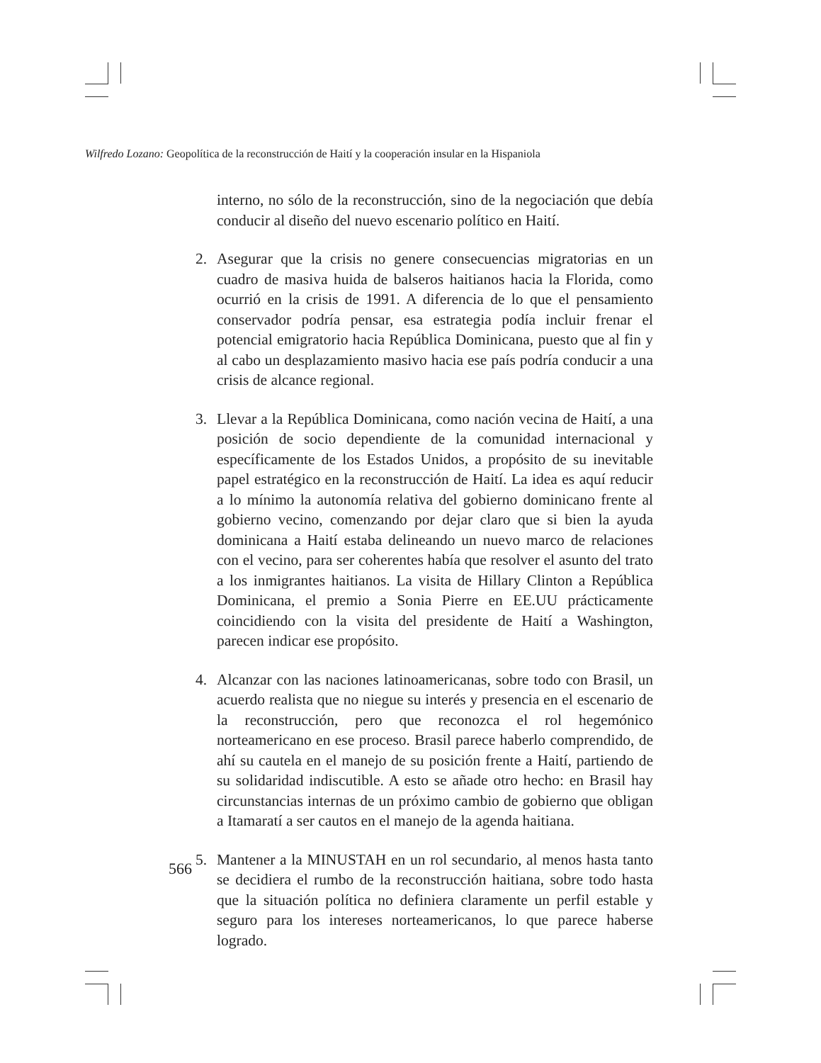Wilfredo Lozano: Geopolítica de la reconstrucción de Haití y la cooperación insular en la Hispaniola
interno, no sólo de la reconstrucción, sino de la negociación que debía conducir al diseño del nuevo escenario político en Haití.
2. Asegurar que la crisis no genere consecuencias migratorias en un cuadro de masiva huida de balseros haitianos hacia la Florida, como ocurrió en la crisis de 1991. A diferencia de lo que el pensamiento conservador podría pensar, esa estrategia podía incluir frenar el potencial emigratorio hacia República Dominicana, puesto que al fin y al cabo un desplazamiento masivo hacia ese país podría conducir a una crisis de alcance regional.
3. Llevar a la República Dominicana, como nación vecina de Haití, a una posición de socio dependiente de la comunidad internacional y específicamente de los Estados Unidos, a propósito de su inevitable papel estratégico en la reconstrucción de Haití. La idea es aquí reducir a lo mínimo la autonomía relativa del gobierno dominicano frente al gobierno vecino, comenzando por dejar claro que si bien la ayuda dominicana a Haití estaba delineando un nuevo marco de relaciones con el vecino, para ser coherentes había que resolver el asunto del trato a los inmigrantes haitianos. La visita de Hillary Clinton a República Dominicana, el premio a Sonia Pierre en EE.UU prácticamente coincidiendo con la visita del presidente de Haití a Washington, parecen indicar ese propósito.
4. Alcanzar con las naciones latinoamericanas, sobre todo con Brasil, un acuerdo realista que no niegue su interés y presencia en el escenario de la reconstrucción, pero que reconozca el rol hegemónico norteamericano en ese proceso. Brasil parece haberlo comprendido, de ahí su cautela en el manejo de su posición frente a Haití, partiendo de su solidaridad indiscutible. A esto se añade otro hecho: en Brasil hay circunstancias internas de un próximo cambio de gobierno que obligan a Itamaratí a ser cautos en el manejo de la agenda haitiana.
5. Mantener a la MINUSTAH en un rol secundario, al menos hasta tanto se decidiera el rumbo de la reconstrucción haitiana, sobre todo hasta que la situación política no definiera claramente un perfil estable y seguro para los intereses norteamericanos, lo que parece haberse logrado.
566